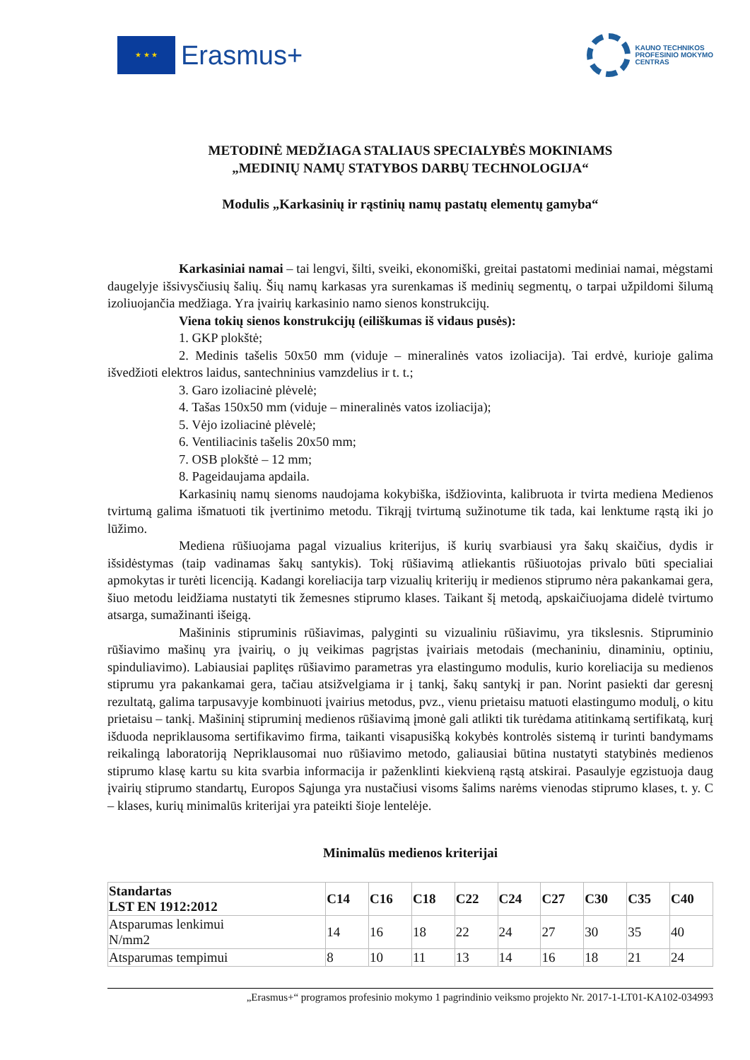★ ★ ★
Erasmus+
KAUNO TECHNIKOS
PROFESINIO MOKYMO
CENTRAS
METODINĖ MEDŽIAGA STALIAUS SPECIALYBĖS MOKINIAMS
„MEDINIŲ NAMŲ STATYBOS DARBŲ TECHNOLOGIJA“
Modulis „Karkasinių ir rąstinių namų pastatų elementų gamyba“
Karkasiniai namai – tai lengvi, šilti, sveiki, ekonomiški, greitai pastatomi mediniai namai, mėgstami daugelyje išsivysčiusių šalių. Šių namų karkasas yra surenkamas iš medinių segmentų, o tarpai užpildomi šilumą izoliuojančia medžiaga. Yra įvairių karkasinio namo sienos konstrukcijų.
Viena tokių sienos konstrukcijų (eiliškumas iš vidaus pusės):
1. GKP plokštė;
2. Medinis tašelis 50x50 mm (viduje – mineralinės vatos izoliacija). Tai erdvė, kurioje galima išvedžioti elektros laidus, santechninius vamzdelius ir t. t.;
3. Garo izoliacinė plėvelė;
4. Tašas 150x50 mm (viduje – mineralinės vatos izoliacija);
5. Vėjo izoliacinė plėvelė;
6. Ventiliacinis tašelis 20x50 mm;
7. OSB plokštė – 12 mm;
8. Pageidaujama apdaila.
Karkasinių namų sienoms naudojama kokybiška, išdžiovinta, kalibruota ir tvirta mediena Medienos tvirtumą galima išmatuoti tik įvertinimo metodu. Tikrąjį tvirtumą sužinotume tik tada, kai lenktume rąstą iki jo lūžimo.
Mediena rūšiuojama pagal vizualius kriterijus, iš kurių svarbiausi yra šakų skaičius, dydis ir išsidėstymas (taip vadinamas šakų santykis). Tokį rūšiavimą atliekantis rūšiuotojas privalo būti specialiai apmokytas ir turėti licenciją. Kadangi koreliacija tarp vizualių kriterijų ir medienos stiprumo nėra pakankamai gera, šiuo metodu leidžiama nustatyti tik žemesnes stiprumo klases. Taikant šį metodą, apskaičiuojama didelė tvirtumo atsarga, sumažinanti išeigą.
Mašininis stipruminis rūšiavimas, palyginti su vizualiniu rūšiavimu, yra tikslesnis. Stipruminio rūšiavimo mašinų yra įvairių, o jų veikimas pagrįstas įvairiais metodais (mechaniniu, dinaminiu, optiniu, spinduliavimo). Labiausiai paplitęs rūšiavimo parametras yra elastingumo modulis, kurio koreliacija su medienos stiprumu yra pakankamai gera, tačiau atsižvelgiama ir į tankį, šakų santykį ir pan. Norint pasiekti dar geresnį rezultatą, galima tarpusavyje kombinuoti įvairius metodus, pvz., vienu prietaisu matuoti elastingumo modulį, o kitu prietaisu – tankį. Mašininį stipruminį medienos rūšiavimą įmonė gali atlikti tik turėdama atitinkamą sertifikatą, kurį išduoda nepriklausoma sertifikavimo firma, taikanti visapusišką kokybės kontrolės sistemą ir turinti bandymams reikalingą laboratoriją Nepriklausomai nuo rūšiavimo metodo, galiausiai būtina nustatyti statybinės medienos stiprumo klasę kartu su kita svarbia informacija ir paženklinti kiekvieną rąstą atskirai. Pasaulyje egzistuoja daug įvairių stiprumo standartų, Europos Sąjunga yra nustačiusi visoms šalims narėms vienodas stiprumo klases, t. y. C – klases, kurių minimalūs kriterijai yra pateikti šioje lentelėje.
Minimalūs medienos kriterijai
| Standartas LST EN 1912:2012 | C14 | C16 | C18 | C22 | C24 | C27 | C30 | C35 | C40 |
| --- | --- | --- | --- | --- | --- | --- | --- | --- | --- |
| Atsparumas lenkimui N/mm2 | 14 | 16 | 18 | 22 | 24 | 27 | 30 | 35 | 40 |
| Atsparumas tempimui | 8 | 10 | 11 | 13 | 14 | 16 | 18 | 21 | 24 |
„Erasmus+“ programos profesinio mokymo 1 pagrindinio veiksmo projekto Nr. 2017-1-LT01-KA102-034993